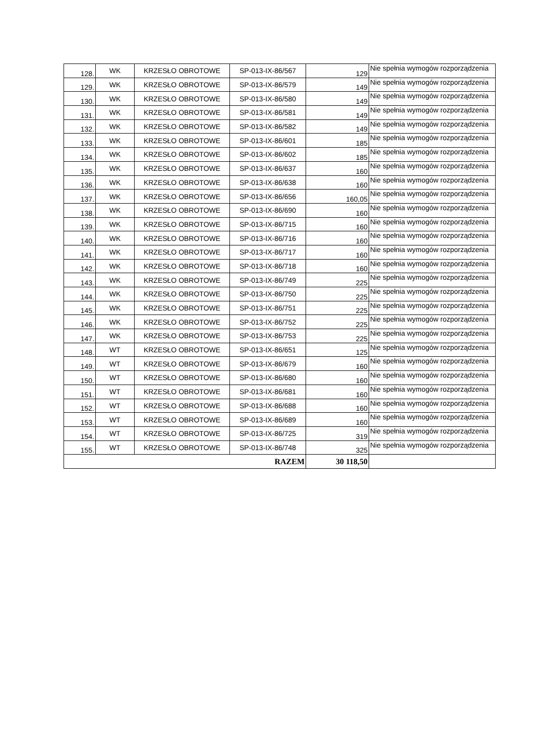| 128. | WK | KRZESŁO OBROTOWE | SP-013-IX-86/567 | 129 | Nie spełnia wymogów rozporządzenia |
| 129. | WK | KRZESŁO OBROTOWE | SP-013-IX-86/579 | 149 | Nie spełnia wymogów rozporządzenia |
| 130. | WK | KRZESŁO OBROTOWE | SP-013-IX-86/580 | 149 | Nie spełnia wymogów rozporządzenia |
| 131. | WK | KRZESŁO OBROTOWE | SP-013-IX-86/581 | 149 | Nie spełnia wymogów rozporządzenia |
| 132. | WK | KRZESŁO OBROTOWE | SP-013-IX-86/582 | 149 | Nie spełnia wymogów rozporządzenia |
| 133. | WK | KRZESŁO OBROTOWE | SP-013-IX-86/601 | 185 | Nie spełnia wymogów rozporządzenia |
| 134. | WK | KRZESŁO OBROTOWE | SP-013-IX-86/602 | 185 | Nie spełnia wymogów rozporządzenia |
| 135. | WK | KRZESŁO OBROTOWE | SP-013-IX-86/637 | 160 | Nie spełnia wymogów rozporządzenia |
| 136. | WK | KRZESŁO OBROTOWE | SP-013-IX-86/638 | 160 | Nie spełnia wymogów rozporządzenia |
| 137. | WK | KRZESŁO OBROTOWE | SP-013-IX-86/656 | 160,05 | Nie spełnia wymogów rozporządzenia |
| 138. | WK | KRZESŁO OBROTOWE | SP-013-IX-86/690 | 160 | Nie spełnia wymogów rozporządzenia |
| 139. | WK | KRZESŁO OBROTOWE | SP-013-IX-86/715 | 160 | Nie spełnia wymogów rozporządzenia |
| 140. | WK | KRZESŁO OBROTOWE | SP-013-IX-86/716 | 160 | Nie spełnia wymogów rozporządzenia |
| 141. | WK | KRZESŁO OBROTOWE | SP-013-IX-86/717 | 160 | Nie spełnia wymogów rozporządzenia |
| 142. | WK | KRZESŁO OBROTOWE | SP-013-IX-86/718 | 160 | Nie spełnia wymogów rozporządzenia |
| 143. | WK | KRZESŁO OBROTOWE | SP-013-IX-86/749 | 225 | Nie spełnia wymogów rozporządzenia |
| 144. | WK | KRZESŁO OBROTOWE | SP-013-IX-86/750 | 225 | Nie spełnia wymogów rozporządzenia |
| 145. | WK | KRZESŁO OBROTOWE | SP-013-IX-86/751 | 225 | Nie spełnia wymogów rozporządzenia |
| 146. | WK | KRZESŁO OBROTOWE | SP-013-IX-86/752 | 225 | Nie spełnia wymogów rozporządzenia |
| 147. | WK | KRZESŁO OBROTOWE | SP-013-IX-86/753 | 225 | Nie spełnia wymogów rozporządzenia |
| 148. | WT | KRZESŁO OBROTOWE | SP-013-IX-86/651 | 125 | Nie spełnia wymogów rozporządzenia |
| 149. | WT | KRZESŁO OBROTOWE | SP-013-IX-86/679 | 160 | Nie spełnia wymogów rozporządzenia |
| 150. | WT | KRZESŁO OBROTOWE | SP-013-IX-86/680 | 160 | Nie spełnia wymogów rozporządzenia |
| 151. | WT | KRZESŁO OBROTOWE | SP-013-IX-86/681 | 160 | Nie spełnia wymogów rozporządzenia |
| 152. | WT | KRZESŁO OBROTOWE | SP-013-IX-86/688 | 160 | Nie spełnia wymogów rozporządzenia |
| 153. | WT | KRZESŁO OBROTOWE | SP-013-IX-86/689 | 160 | Nie spełnia wymogów rozporządzenia |
| 154. | WT | KRZESŁO OBROTOWE | SP-013-IX-86/725 | 319 | Nie spełnia wymogów rozporządzenia |
| 155. | WT | KRZESŁO OBROTOWE | SP-013-IX-86/748 | 325 | Nie spełnia wymogów rozporządzenia |
| RAZEM | | | | 30 118,50 | |